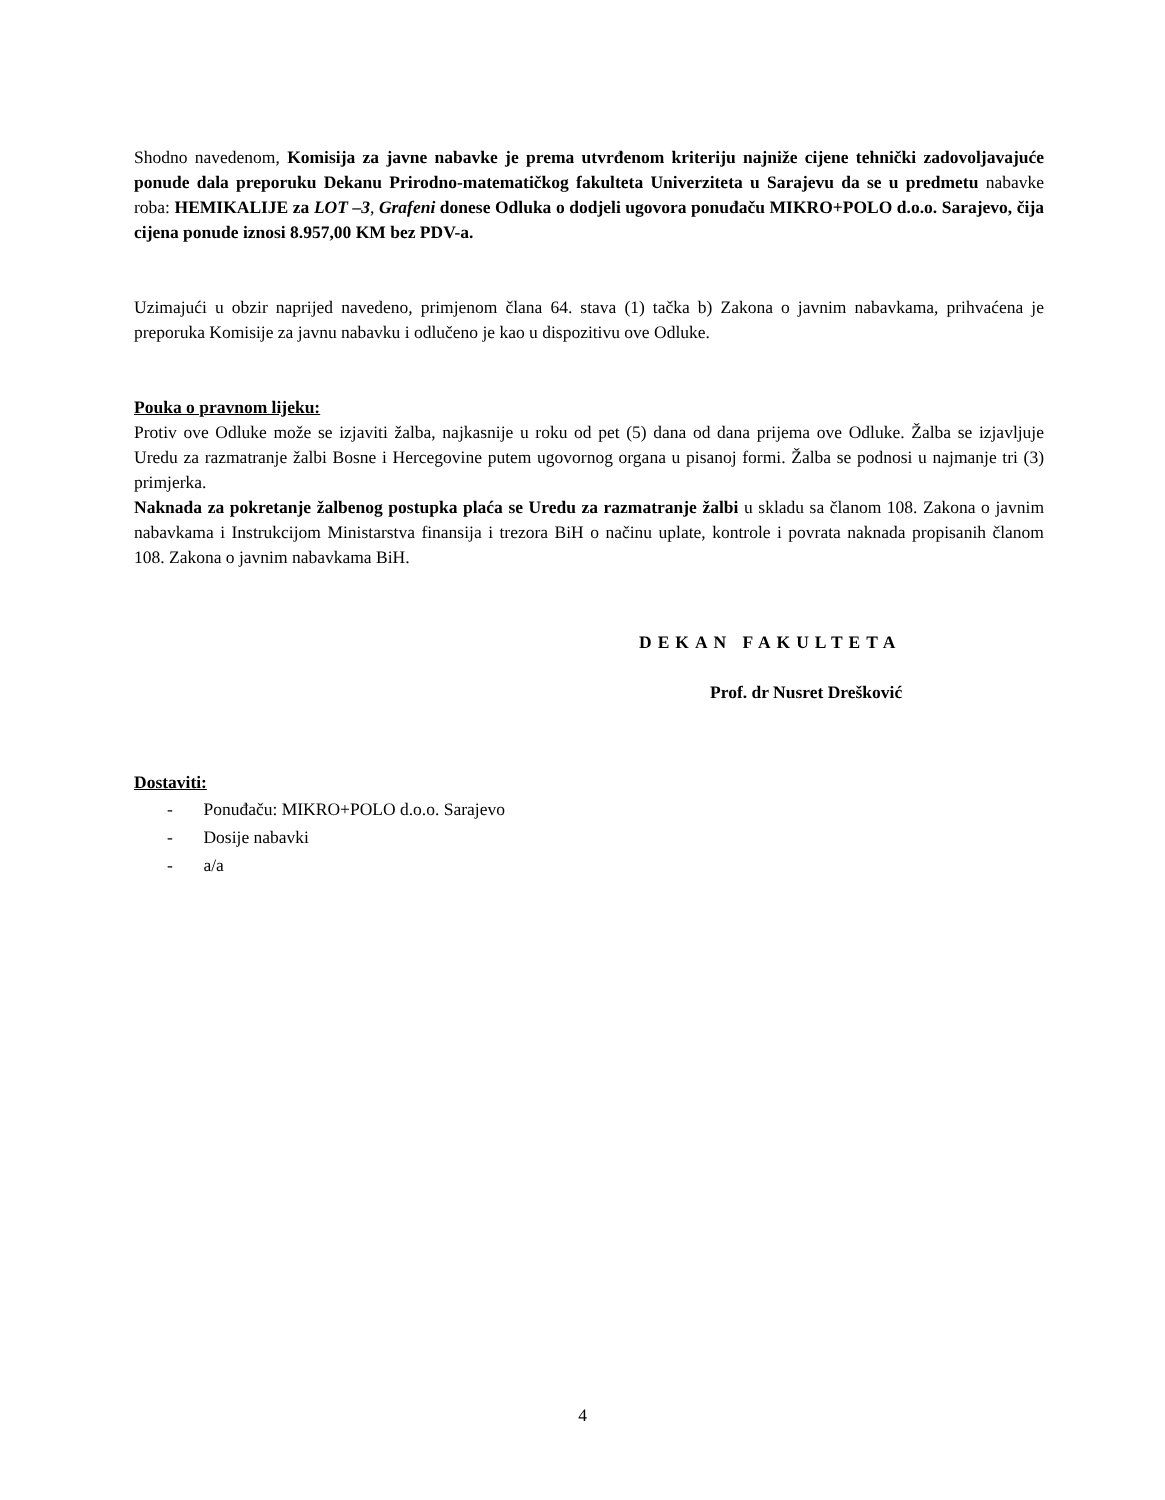Shodno navedenom, Komisija za javne nabavke je prema utvrđenom kriteriju najniže cijene tehnički zadovoljavajuće ponude dala preporuku Dekanu Prirodno-matematičkog fakulteta Univerziteta u Sarajevu da se u predmetu nabavke roba: HEMIKALIJE za LOT –3, Grafeni donese Odluka o dodjeli ugovora ponuđaču MIKRO+POLO d.o.o. Sarajevo, čija cijena ponude iznosi 8.957,00 KM bez PDV-a.
Uzimajući u obzir naprijed navedeno, primjenom člana 64. stava (1) tačka b) Zakona o javnim nabavkama, prihvaćena je preporuka Komisije za javnu nabavku i odlučeno je kao u dispozitivu ove Odluke.
Pouka o pravnom lijeku:
Protiv ove Odluke može se izjaviti žalba, najkasnije u roku od pet (5) dana od dana prijema ove Odluke. Žalba se izjavljuje Uredu za razmatranje žalbi Bosne i Hercegovine putem ugovornog organa u pisanoj formi. Žalba se podnosi u najmanje tri (3) primjerka.
Naknada za pokretanje žalbenog postupka plaća se Uredu za razmatranje žalbi u skladu sa članom 108. Zakona o javnim nabavkama i Instrukcijom Ministarstva finansija i trezora BiH o načinu uplate, kontrole i povrata naknada propisanih članom 108. Zakona o javnim nabavkama BiH.
DEKAN FAKULTETA
Prof. dr Nusret Drešković
Dostaviti:
- Ponuđaču: MIKRO+POLO d.o.o. Sarajevo
- Dosije nabavki
- a/a
4